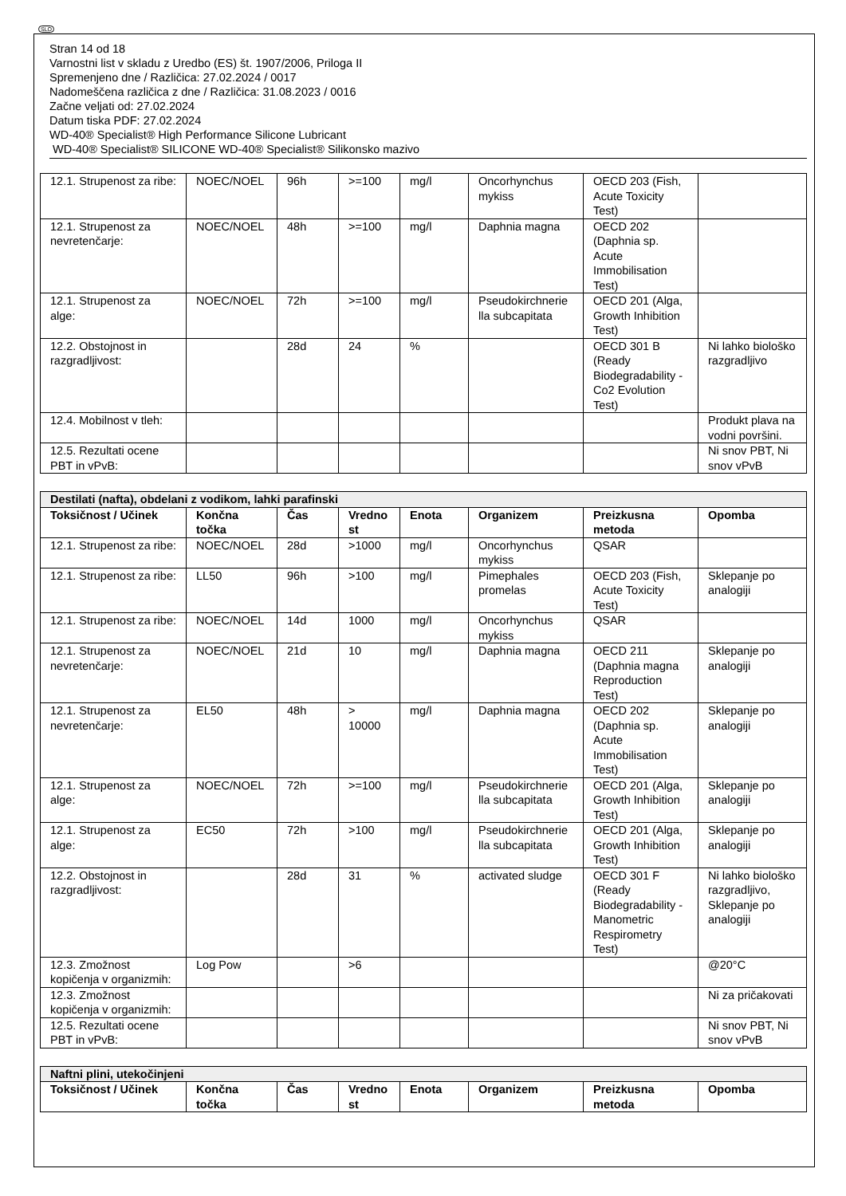SLO
Stran 14 od 18
Varnostni list v skladu z Uredbo (ES) št. 1907/2006, Priloga II
Spremenjeno dne / Različica: 27.02.2024 / 0017
Nadomeščena različica z dne / Različica: 31.08.2023 / 0016
Začne veljati od: 27.02.2024
Datum tiska PDF: 27.02.2024
WD-40® Specialist® High Performance Silicone Lubricant
WD-40® Specialist® SILICONE WD-40® Specialist® Silikonsko mazivo
| 12.1. Strupenost za ribe: | NOEC/NOEL | 96h | >=100 | mg/l | Oncorhynchus mykiss | OECD 203 (Fish, Acute Toxicity Test) | |
| 12.1. Strupenost za nevretenčarje: | NOEC/NOEL | 48h | >=100 | mg/l | Daphnia magna | OECD 202 (Daphnia sp. Acute Immobilisation Test) | |
| 12.1. Strupenost za alge: | NOEC/NOEL | 72h | >=100 | mg/l | Pseudokirchnerie lla subcapitata | OECD 201 (Alga, Growth Inhibition Test) | |
| 12.2. Obstojnost in razgradljivost: | | 28d | 24 | % | | OECD 301 B (Ready Biodegradability - Co2 Evolution Test) | Ni lahko biološko razgradljivo |
| 12.4. Mobilnost v tleh: | | | | | | | Produkt plava na vodni površini. |
| 12.5. Rezultati ocene PBT in vPvB: | | | | | | | Ni snov PBT, Ni snov vPvB |
| Destilati (nafta), obdelani z vodikom, lahki parafinski | | | | | | | |
| Toksičnost / Učinek | Končna točka | Čas | Vredno st | Enota | Organizem | Preizkusna metoda | Opomba |
| 12.1. Strupenost za ribe: | NOEC/NOEL | 28d | >1000 | mg/l | Oncorhynchus mykiss | QSAR | |
| 12.1. Strupenost za ribe: | LL50 | 96h | >100 | mg/l | Pimephales promelas | OECD 203 (Fish, Acute Toxicity Test) | Sklepanje po analogiji |
| 12.1. Strupenost za ribe: | NOEC/NOEL | 14d | 1000 | mg/l | Oncorhynchus mykiss | QSAR | |
| 12.1. Strupenost za nevretenčarje: | NOEC/NOEL | 21d | 10 | mg/l | Daphnia magna | OECD 211 (Daphnia magna Reproduction Test) | Sklepanje po analogiji |
| 12.1. Strupenost za nevretenčarje: | EL50 | 48h | > 10000 | mg/l | Daphnia magna | OECD 202 (Daphnia sp. Acute Immobilisation Test) | Sklepanje po analogiji |
| 12.1. Strupenost za alge: | NOEC/NOEL | 72h | >=100 | mg/l | Pseudokirchnerie lla subcapitata | OECD 201 (Alga, Growth Inhibition Test) | Sklepanje po analogiji |
| 12.1. Strupenost za alge: | EC50 | 72h | >100 | mg/l | Pseudokirchnerie lla subcapitata | OECD 201 (Alga, Growth Inhibition Test) | Sklepanje po analogiji |
| 12.2. Obstojnost in razgradljivost: | | 28d | 31 | % | activated sludge | OECD 301 F (Ready Biodegradability - Manometric Respirometry Test) | Ni lahko biološko razgradljivo, Sklepanje po analogiji |
| 12.3. Zmožnost kopičenja v organizmih: | Log Pow | | >6 | | | | @20°C |
| 12.3. Zmožnost kopičenja v organizmih: | | | | | | | Ni za pričakovati |
| 12.5. Rezultati ocene PBT in vPvB: | | | | | | | Ni snov PBT, Ni snov vPvB |
| Naftni plini, utekočinjeni | | | | | | | |
| Toksičnost / Učinek | Končna točka | Čas | Vredno st | Enota | Organizem | Preizkusna metoda | Opomba |